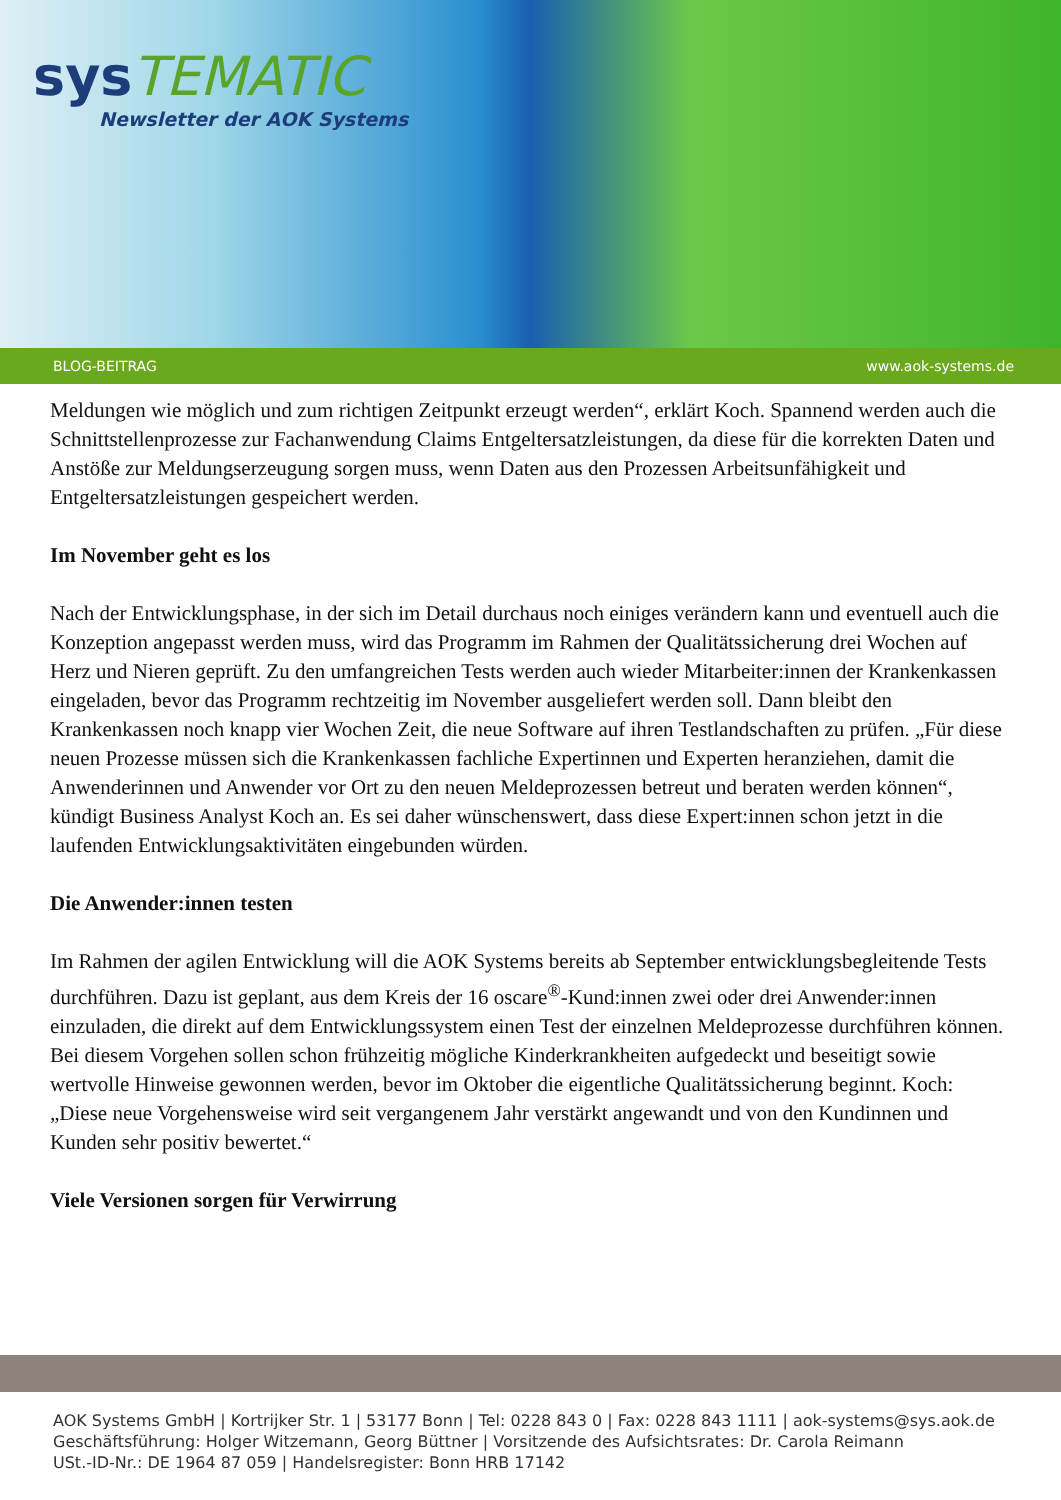sys TEMATIC
Newsletter der AOK Systems
BLOG-BEITRAG www.aok-systems.de
Meldungen wie möglich und zum richtigen Zeitpunkt erzeugt werden“, erklärt Koch. Spannend werden auch die Schnittstellenprozesse zur Fachanwendung Claims Entgeltersatzleistungen, da diese für die korrekten Daten und Anstöße zur Meldungserzeugung sorgen muss, wenn Daten aus den Prozessen Arbeitsunfähigkeit und Entgeltersatzleistungen gespeichert werden.
Im November geht es los
Nach der Entwicklungsphase, in der sich im Detail durchaus noch einiges verändern kann und eventuell auch die Konzeption angepasst werden muss, wird das Programm im Rahmen der Qualitätssicherung drei Wochen auf Herz und Nieren geprüft. Zu den umfangreichen Tests werden auch wieder Mitarbeiter:innen der Krankenkassen eingeladen, bevor das Programm rechtzeitig im November ausgeliefert werden soll. Dann bleibt den Krankenkassen noch knapp vier Wochen Zeit, die neue Software auf ihren Testlandschaften zu prüfen. „Für diese neuen Prozesse müssen sich die Krankenkassen fachliche Expertinnen und Experten heranziehen, damit die Anwenderinnen und Anwender vor Ort zu den neuen Meldeprozessen betreut und beraten werden können“, kündigt Business Analyst Koch an. Es sei daher wünschenswert, dass diese Expert:innen schon jetzt in die laufenden Entwicklungsaktivitäten eingebunden würden.
Die Anwender:innen testen
Im Rahmen der agilen Entwicklung will die AOK Systems bereits ab September entwicklungsbegleitende Tests durchführen. Dazu ist geplant, aus dem Kreis der 16 oscare<sup>®</sup>-Kund:innen zwei oder drei Anwender:innen einzuladen, die direkt auf dem Entwicklungssystem einen Test der einzelnen Meldeprozesse durchführen können. Bei diesem Vorgehen sollen schon frühzeitig mögliche Kinderkrankheiten aufgedeckt und beseitigt sowie wertvolle Hinweise gewonnen werden, bevor im Oktober die eigentliche Qualitätssicherung beginnt. Koch: „Diese neue Vorgehensweise wird seit vergangenem Jahr verstärkt angewandt und von den Kundinnen und Kunden sehr positiv bewertet.“
Viele Versionen sorgen für Verwirrung
AOK Systems GmbH | Kortrijker Str. 1 | 53177 Bonn | Tel: 0228 843 0 | Fax: 0228 843 1111 | aok-systems@sys.aok.de
Geschäftsführung: Holger Witzemann, Georg Büttner | Vorsitzende des Aufsichtsrates: Dr. Carola Reimann
USt.-ID-Nr.: DE 1964 87 059 | Handelsregister: Bonn HRB 17142